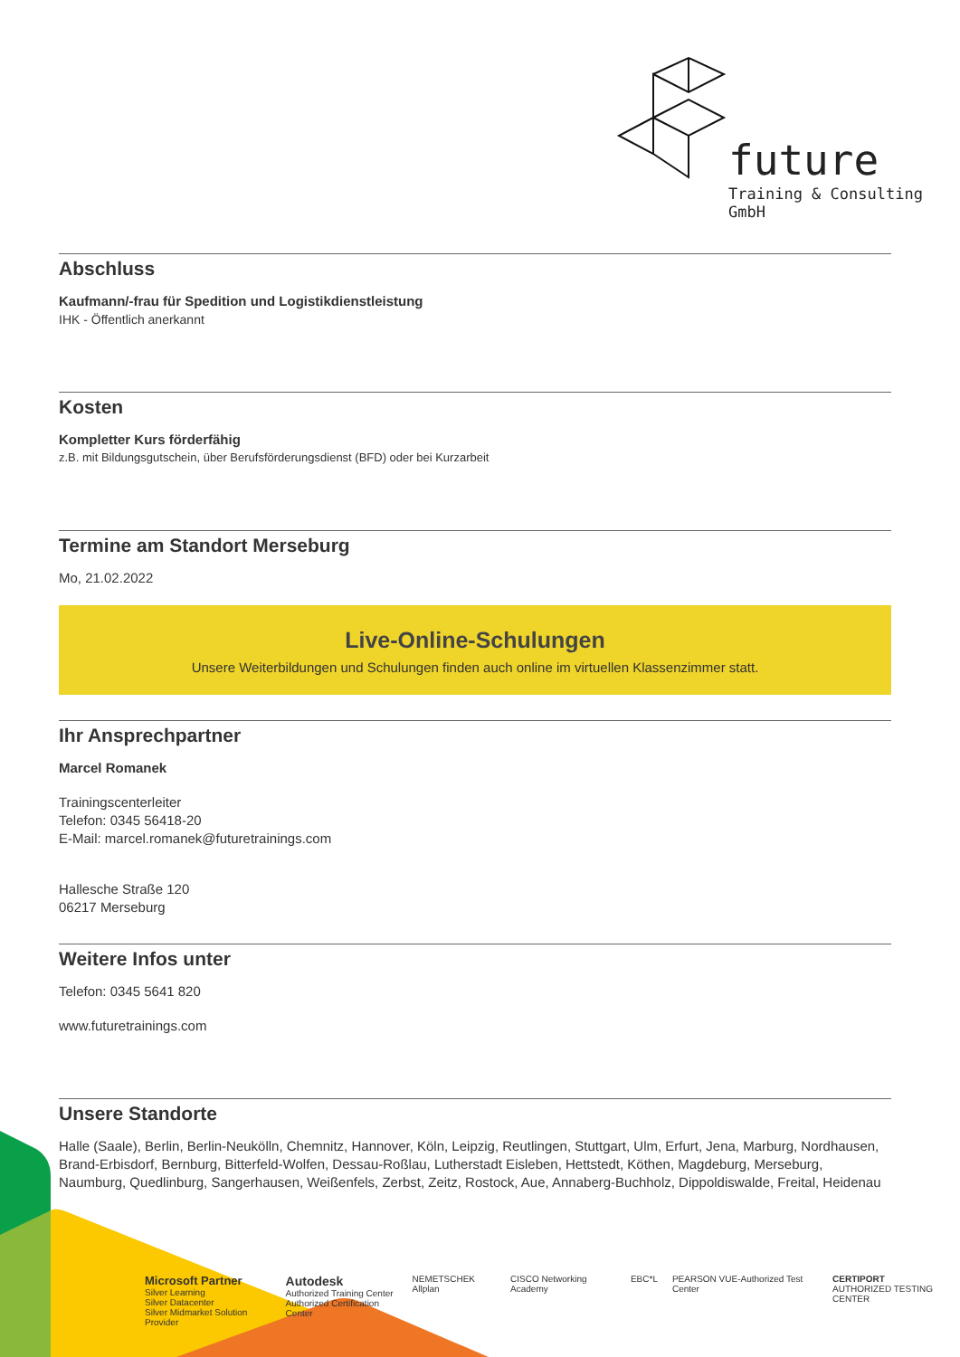future
Training & Consulting
GmbH
Abschluss
Kaufmann/-frau für Spedition und Logistikdienstleistung
IHK - Öffentlich anerkannt
Kosten
Kompletter Kurs förderfähig
z.B. mit Bildungsgutschein, über Berufsförderungsdienst (BFD) oder bei Kurzarbeit
Termine am Standort Merseburg
Mo, 21.02.2022
Live-Online-Schulungen
Unsere Weiterbildungen und Schulungen finden auch online im virtuellen Klassenzimmer statt.
Ihr Ansprechpartner
Marcel Romanek
Trainingscenterleiter
Telefon: 0345 56418-20
E-Mail: marcel.romanek@futuretrainings.com
Hallesche Straße 120
06217 Merseburg
Weitere Infos unter
Telefon: 0345 5641 820
www.futuretrainings.com
Unsere Standorte
Halle (Saale), Berlin, Berlin-Neukölln, Chemnitz, Hannover, Köln, Leipzig, Reutlingen, Stuttgart, Ulm, Erfurt, Jena, Marburg, Nordhausen, Brand-Erbisdorf, Bernburg, Bitterfeld-Wolfen, Dessau-Roßlau, Lutherstadt Eisleben, Hettstedt, Köthen, Magdeburg, Merseburg, Naumburg, Quedlinburg, Sangerhausen, Weißenfels, Zerbst, Zeitz, Rostock, Aue, Annaberg-Buchholz, Dippoldiswalde, Freital, Heidenau
Microsoft Partner
Silver Learning
Silver Datacenter
Silver Midmarket Solution Provider Autodesk
Authorized Training Center
Authorized Certification Center NEMETSCHEK Allplan CISCO Networking Academy EBC*L PEARSON VUE-Authorized Test Center CERTIPORT
AUTHORIZED TESTING CENTER